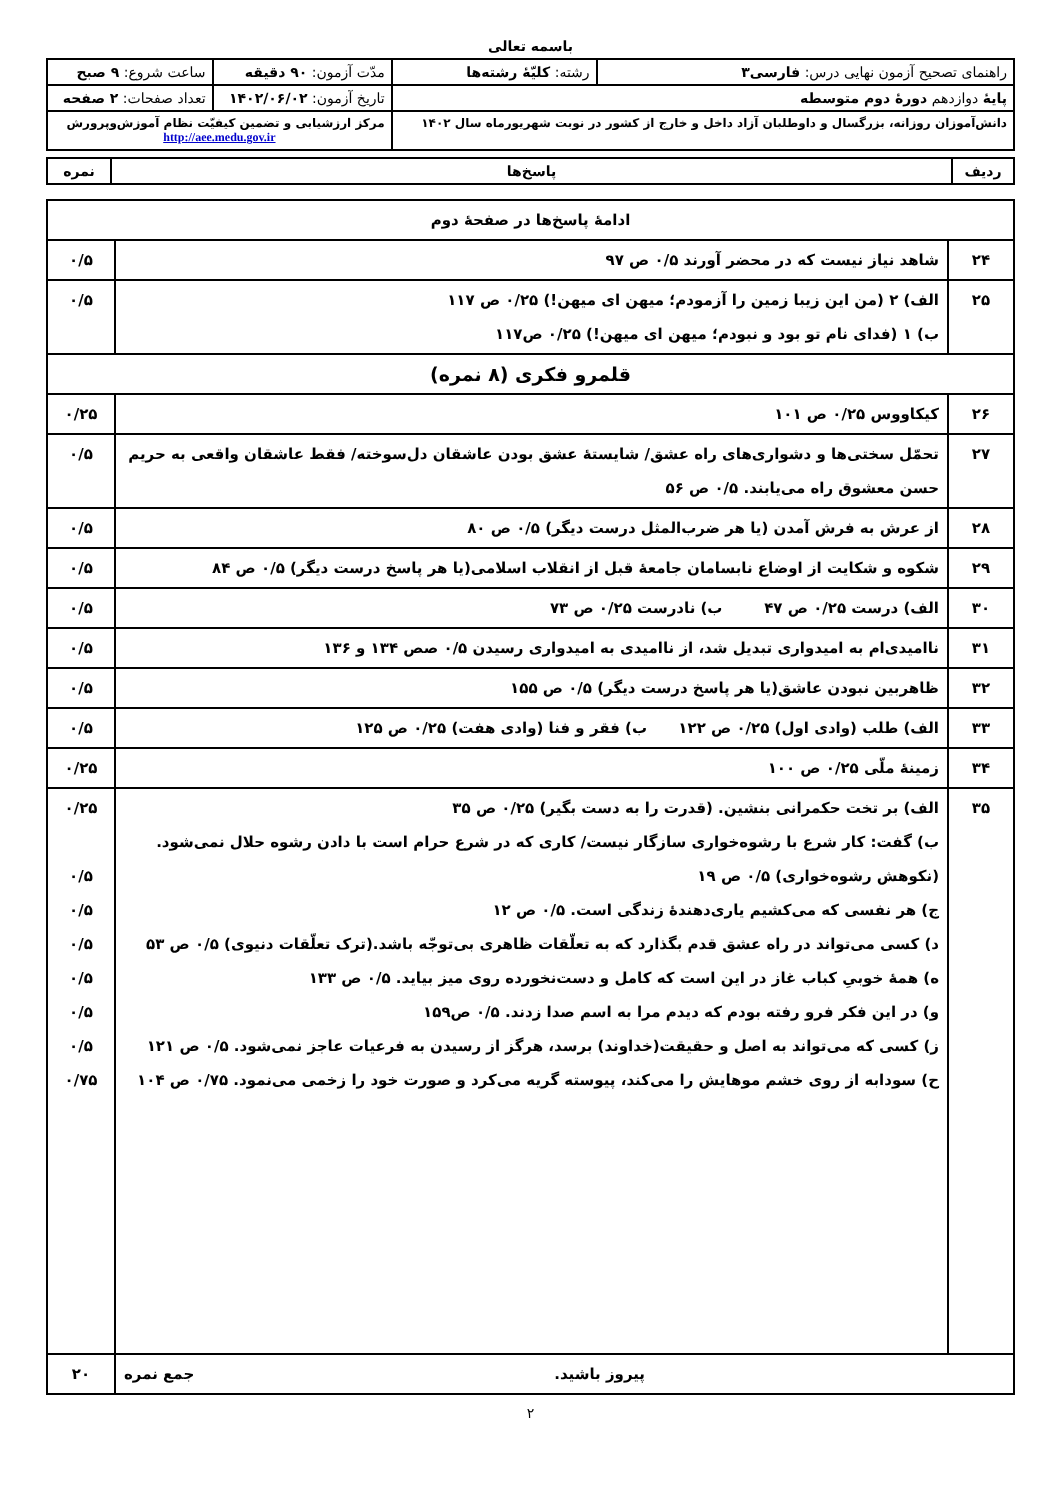باسمه تعالی
| راهنمای تصحیح آزمون نهایی درس: فارسی۳ | رشته: کلیّهٔ رشته‌ها | مدّت آزمون: ۹۰ دقیقه | ساعت شروع: ۹ صبح |
| پایهٔ دوازدهم دورهٔ دوم متوسطه | | تاریخ آزمون: ۱۴۰۲/۰۶/۰۲ | تعداد صفحات: ۲ صفحه |
| دانش‌آموزان روزانه، بزرگسال و داوطلبان آزاد داخل و خارج از کشور در نوبت شهریورماه سال ۱۴۰۲ | | مرکز ارزشیابی و تضمین کیفیّت نظام آموزش‌وپرورش http://aee.medu.gov.ir | |
| ردیف | پاسخ‌ها | نمره |
| ادامهٔ پاسخ‌ها در صفحهٔ دوم | | |
| ۲۴ | شاهد نیاز نیست که در محضر آورند ۰/۵ ص ۹۷ | ۰/۵ |
| ۲۵ | الف) ۲ (من این زیبا زمین را آزمودم؛ میهن ای میهن!) ۰/۲۵ ص ۱۱۷ ب) ۱ (فدای نام تو بود و نبودم؛ میهن ای میهن!) ۰/۲۵ ص۱۱۷ | ۰/۵ |
| قلمرو فکری (۸ نمره) | | |
| ۲۶ | کیکاووس ۰/۲۵ ص ۱۰۱ | ۰/۲۵ |
| ۲۷ | تحمّل سختی‌ها و دشواری‌های راه عشق/ شایستهٔ عشق بودن عاشقان دل‌سوخته/ فقط عاشقان واقعی به حریم حسن معشوق راه می‌یابند. ۰/۵ ص ۵۶ | ۰/۵ |
| ۲۸ | از عرش به فرش آمدن (یا هر ضرب‌المثل درست دیگر) ۰/۵ ص ۸۰ | ۰/۵ |
| ۲۹ | شکوه و شکایت از اوضاع نابسامان جامعهٔ قبل از انقلاب اسلامی(یا هر پاسخ درست دیگر) ۰/۵ ص ۸۴ | ۰/۵ |
| ۳۰ | الف) درست ۰/۲۵ ص ۴۷ ب) نادرست ۰/۲۵ ص ۷۳ | ۰/۵ |
| ۳۱ | ناامیدی‌ام به امیدواری تبدیل شد، از ناامیدی به امیدواری رسیدن ۰/۵ صص ۱۳۴ و ۱۳۶ | ۰/۵ |
| ۳۲ | ظاهربین نبودن عاشق(یا هر پاسخ درست دیگر) ۰/۵ ص ۱۵۵ | ۰/۵ |
| ۳۳ | الف) طلب (وادی اول) ۰/۲۵ ص ۱۲۲ ب) فقر و فنا (وادی هفت) ۰/۲۵ ص ۱۲۵ | ۰/۵ |
| ۳۴ | زمینهٔ ملّی ۰/۲۵ ص ۱۰۰ | ۰/۲۵ |
| ۳۵ | الف) بر تخت حکمرانی بنشین. (قدرت را به دست بگیر) ۰/۲۵ ص ۳۵ ب) گفت: کار شرع با رشوه‌خواری سازگار نیست/ کاری که در شرع حرام است با دادن رشوه حلال نمی‌شود. (نکوهش رشوه‌خواری) ۰/۵ ص ۱۹ ج) هر نفسی که می‌کشیم یاری‌دهندهٔ زندگی است. ۰/۵ ص ۱۲ د) کسی می‌تواند در راه عشق قدم بگذارد که به تعلّقات ظاهری بی‌توجّه باشد.(ترک تعلّقات دنیوی) ۰/۵ ص ۵۳ ه) همهٔ خوبیِ کباب غاز در این است که کامل و دست‌نخورده روی میز بیاید. ۰/۵ ص ۱۳۳ و) در این فکر فرو رفته بودم که دیدم مرا به اسم صدا زدند. ۰/۵ ص۱۵۹ ز) کسی که می‌تواند به اصل و حقیقت(خداوند) برسد، هرگز از رسیدن به فرعیات عاجز نمی‌شود. ۰/۵ ص ۱۲۱ ح) سودابه از روی خشم موهایش را می‌کند، پیوسته گریه می‌کرد و صورت خود را زخمی می‌نمود. ۰/۷۵ ص ۱۰۴ | ۰/۲۵ ۰/۵ ۰/۵ ۰/۵ ۰/۵ ۰/۵ ۰/۵ ۰/۷۵ |
| پیروز باشید. جمع نمره | | ۲۰ |
۲